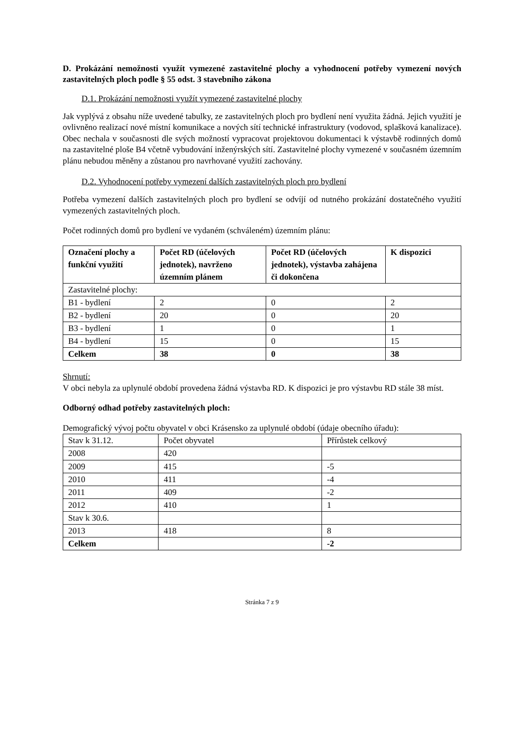D. Prokázání nemožnosti využít vymezené zastavitelné plochy a vyhodnocení potřeby vymezení nových zastavitelných ploch podle § 55 odst. 3 stavebního zákona
D.1. Prokázání nemožnosti využít vymezené zastavitelné plochy
Jak vyplývá z obsahu níže uvedené tabulky, ze zastavitelných ploch pro bydlení není využita žádná. Jejich využití je ovlivněno realizací nové místní komunikace a nových sítí technické infrastruktury (vodovod, splašková kanalizace). Obec nechala v současnosti dle svých možností vypracovat projektovou dokumentaci k výstavbě rodinných domů na zastavitelné ploše B4 včetně vybudování inženýrských sítí. Zastavitelné plochy vymezené v současném územním plánu nebudou měněny a zůstanou pro navrhované využití zachovány.
D.2. Vyhodnocení potřeby vymezení dalších zastavitelných ploch pro bydlení
Potřeba vymezení dalších zastavitelných ploch pro bydlení se odvíjí od nutného prokázání dostatečného využití vymezených zastavitelných ploch.
Počet rodinných domů pro bydlení ve vydaném (schváleném) územním plánu:
| Označení plochy a funkční využití | Počet RD (účelových jednotek), navrženo územním plánem | Počet RD (účelových jednotek), výstavba zahájena či dokončena | K dispozici |
| --- | --- | --- | --- |
| Zastavitelné plochy: | | | |
| B1 - bydlení | 2 | 0 | 2 |
| B2 - bydlení | 20 | 0 | 20 |
| B3 - bydlení | 1 | 0 | 1 |
| B4 - bydlení | 15 | 0 | 15 |
| Celkem | 38 | 0 | 38 |
Shrnutí:
V obci nebyla za uplynulé období provedena žádná výstavba RD. K dispozici je pro výstavbu RD stále 38 míst.
Odborný odhad potřeby zastavitelných ploch:
Demografický vývoj počtu obyvatel v obci Krásensko za uplynulé období (údaje obecního úřadu):
| Stav k 31.12. | Počet obyvatel | Přírůstek celkový |
| 2008 | 420 | |
| 2009 | 415 | -5 |
| 2010 | 411 | -4 |
| 2011 | 409 | -2 |
| 2012 | 410 | 1 |
| Stav k 30.6. | | |
| 2013 | 418 | 8 |
| Celkem | | -2 |
Stránka 7 z 9